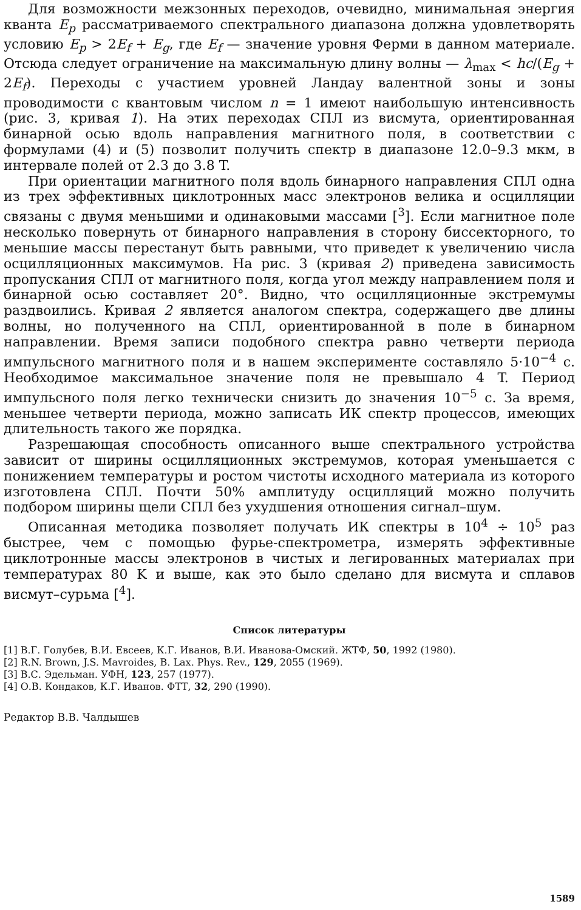Для возможности межзонных переходов, очевидно, минимальная энергия кванта E<sub>p</sub> рассматриваемого спектрального диапазона должна удовлетворять условию E<sub>p</sub> > 2E<sub>f</sub> + E<sub>g</sub>, где E<sub>f</sub> — значение уровня Ферми в данном материале. Отсюда следует ограничение на максимальную длину волны — λ<sub>max</sub> < hc/(E<sub>g</sub> + 2E<sub>f</sub>). Переходы с участием уровней Ландау валентной зоны и зоны проводимости с квантовым числом n = 1 имеют наибольшую интенсивность (рис. 3, кривая 1). На этих переходах СПЛ из висмута, ориентированная бинарной осью вдоль направления магнитного поля, в соответствии с формулами (4) и (5) позволит получить спектр в диапазоне 12.0–9.3 мкм, в интервале полей от 2.3 до 3.8 T.
При ориентации магнитного поля вдоль бинарного направления СПЛ одна из трех эффективных циклотронных масс электронов велика и осцилляции связаны с двумя меньшими и одинаковыми массами [<sup>3</sup>]. Если магнитное поле несколько повернуть от бинарного направления в сторону биссекторного, то меньшие массы перестанут быть равными, что приведет к увеличению числа осцилляционных максимумов. На рис. 3 (кривая 2) приведена зависимость пропускания СПЛ от магнитного поля, когда угол между направлением поля и бинарной осью составляет 20°. Видно, что осцилляционные экстремумы раздвоились. Кривая 2 является аналогом спектра, содержащего две длины волны, но полученного на СПЛ, ориентированной в поле в бинарном направлении. Время записи подобного спектра равно четверти периода импульсного магнитного поля и в нашем эксперименте составляло 5·10<sup>−4</sup> с. Необходимое максимальное значение поля не превышало 4 T. Период импульсного поля легко технически снизить до значения 10<sup>−5</sup> с. За время, меньшее четверти периода, можно записать ИК спектр процессов, имеющих длительность такого же порядка.
Разрешающая способность описанного выше спектрального устройства зависит от ширины осцилляционных экстремумов, которая уменьшается с понижением температуры и ростом чистоты исходного материала из которого изготовлена СПЛ. Почти 50% амплитуду осцилляций можно получить подбором ширины щели СПЛ без ухудшения отношения сигнал–шум.
Описанная методика позволяет получать ИК спектры в 10<sup>4</sup> ÷ 10<sup>5</sup> раз быстрее, чем с помощью фурье-спектрометра, измерять эффективные циклотронные массы электронов в чистых и легированных материалах при температурах 80 K и выше, как это было сделано для висмута и сплавов висмут–сурьма [<sup>4</sup>].
Список литературы
[1] В.Г. Голубев, В.И. Евсеев, К.Г. Иванов, В.И. Иванова-Омский. ЖТФ, 50, 1992 (1980).
[2] R.N. Brown, J.S. Mavroides, B. Lax. Phys. Rev., 129, 2055 (1969).
[3] В.С. Эдельман. УФН, 123, 257 (1977).
[4] О.В. Кондаков, К.Г. Иванов. ФТТ, 32, 290 (1990).
Редактор В.В. Чалдышев
1589